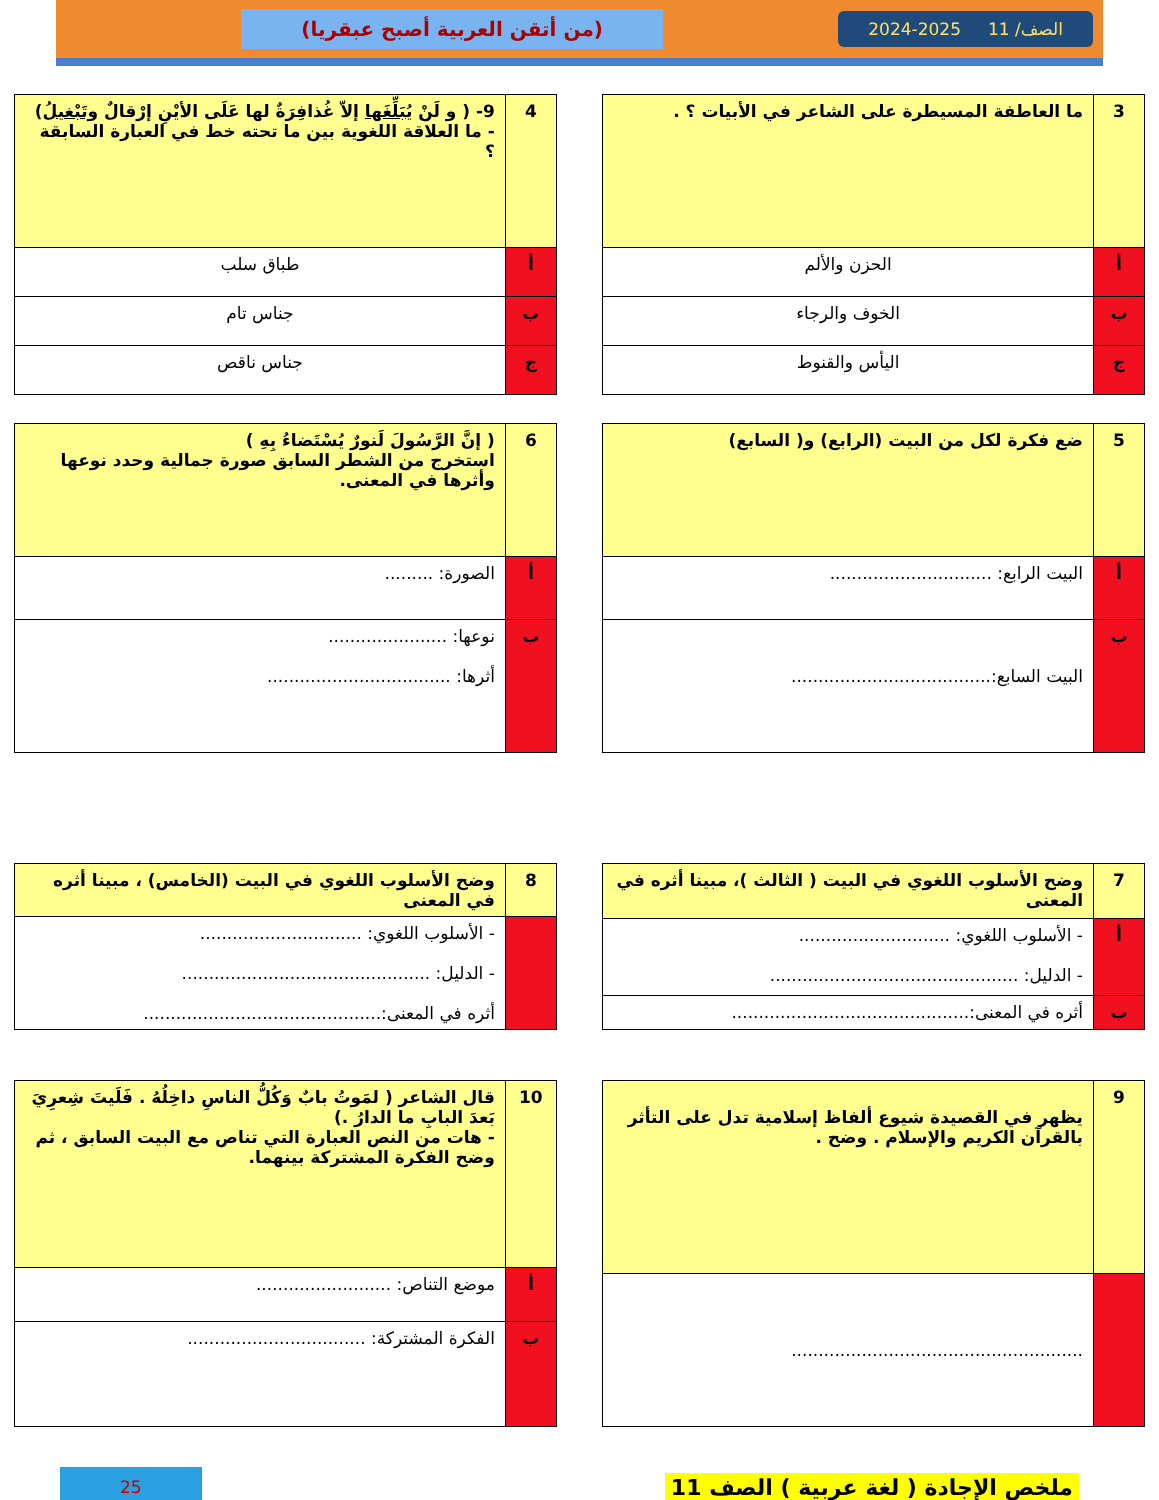الصف/ 11 2025-2024
(من أتقن العربية أصبح عبقريا)
| 3 | ما العاطفة المسيطرة على الشاعر في الأبيات ؟ . |
| أ | الحزن والألم |
| ب | الخوف والرجاء |
| ج | اليأس والقنوط |
| 4 | 9- ( و لَنْ يُبَلِّغَها إلاّ غُذافِرَةٌ لها عَلَى الأيْنِ إرْقالٌ وتَبْغيلُ ) - ما العلاقة اللغوية بين ما تحته خط في العبارة السابقة ؟ |
| أ | طباق سلب |
| ب | جناس تام |
| ج | جناس ناقص |
| 5 | ضع فكرة لكل من البيت (الرابع) و( السابع) |
| أ | البيت الرابع: .............................. |
| ب | البيت السابع:..................................... |
| 6 | ( إنَّ الرَّسُولَ لَنورٌ يُسْتَضاءُ بِهِ ) استخرج من الشطر السابق صورة جمالية وحدد نوعها وأثرها في المعنى. |
| أ | الصورة: ......... |
| ب | نوعها: ...................... أثرها: .................................. |
| 7 | وضح الأسلوب اللغوي في البيت ( الثالث )، مبينا أثره في المعنى |
| أ | - الأسلوب اللغوي: ............................ - الدليل: .............................................. |
| ب | أثره في المعنى:............................................ |
| 8 | وضح الأسلوب اللغوي في البيت (الخامس) ، مبينا أثره في المعنى |
| | - الأسلوب اللغوي: .............................. - الدليل: .............................................. أثره في المعنى:............................................ |
| 9 | يظهر في القصيدة شيوع ألفاظ إسلامية تدل على التأثر بالقرآن الكريم والإسلام . وضح . |
| | ...................................................... |
| 10 | قال الشاعر ( لمَوتُ بابٌ وَكُلُّ الناسِ داخِلُهُ . فَلَيتَ شِعرِيَ بَعدَ البابِ ما الدارُ .) - هات من النص العبارة التي تناص مع البيت السابق ، ثم وضح الفكرة المشتركة بينهما. |
| أ | موضع التناص: ......................... |
| ب | الفكرة المشتركة: ................................. |
ملخص الإجادة ( لغة عربية ) الصف 11 25